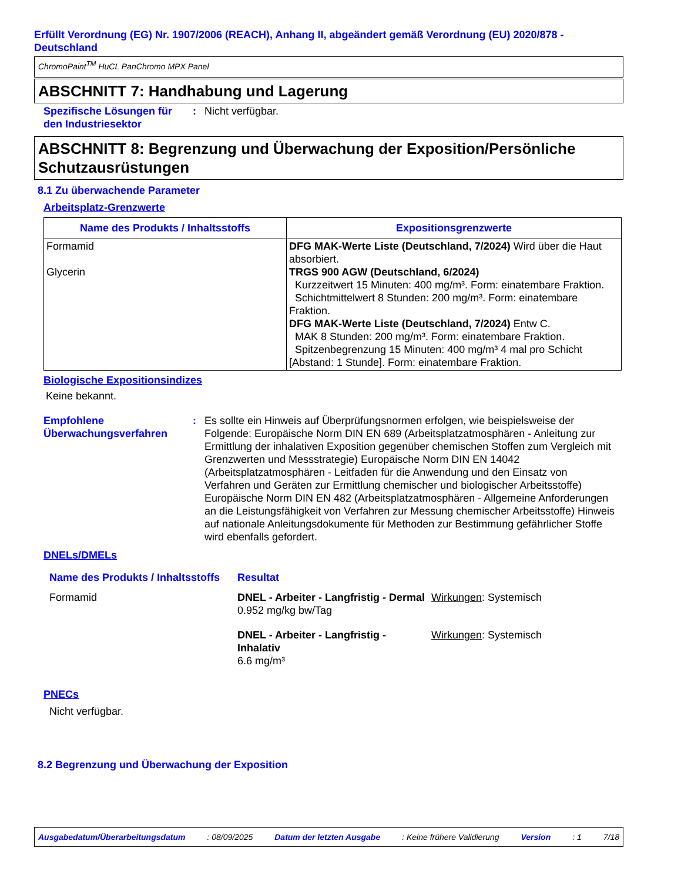Erfüllt Verordnung (EG) Nr. 1907/2006 (REACH), Anhang II, abgeändert gemäß Verordnung (EU) 2020/878 - Deutschland
ChromoPaint<sup>TM</sup> HuCL PanChromo MPX Panel
ABSCHNITT 7: Handhabung und Lagerung
Spezifische Lösungen für den Industriesektor
: Nicht verfügbar.
ABSCHNITT 8: Begrenzung und Überwachung der Exposition/Persönliche Schutzausrüstungen
8.1 Zu überwachende Parameter
Arbeitsplatz-Grenzwerte
| Name des Produkts / Inhaltsstoffs | Expositionsgrenzwerte |
| --- | --- |
| Formamid Glycerin | DFG MAK-Werte Liste (Deutschland, 7/2024) Wird über die Haut absorbiert. TRGS 900 AGW (Deutschland, 6/2024) Kurzzeitwert 15 Minuten: 400 mg/m³. Form: einatembare Fraktion. Schichtmittelwert 8 Stunden: 200 mg/m³. Form: einatembare Fraktion. DFG MAK-Werte Liste (Deutschland, 7/2024) Entw C. MAK 8 Stunden: 200 mg/m³. Form: einatembare Fraktion. Spitzenbegrenzung 15 Minuten: 400 mg/m³ 4 mal pro Schicht [Abstand: 1 Stunde]. Form: einatembare Fraktion. |
Biologische Expositionsindizes
Keine bekannt.
Empfohlene Überwachungsverfahren
: Es sollte ein Hinweis auf Überprüfungsnormen erfolgen, wie beispielsweise der Folgende: Europäische Norm DIN EN 689 (Arbeitsplatzatmosphären - Anleitung zur Ermittlung der inhalativen Exposition gegenüber chemischen Stoffen zum Vergleich mit Grenzwerten und Messstrategie) Europäische Norm DIN EN 14042 (Arbeitsplatzatmosphären - Leitfaden für die Anwendung und den Einsatz von Verfahren und Geräten zur Ermittlung chemischer und biologischer Arbeitsstoffe) Europäische Norm DIN EN 482 (Arbeitsplatzatmosphären - Allgemeine Anforderungen an die Leistungsfähigkeit von Verfahren zur Messung chemischer Arbeitsstoffe) Hinweis auf nationale Anleitungsdokumente für Methoden zur Bestimmung gefährlicher Stoffe wird ebenfalls gefordert.
DNELs/DMELs
Name des Produkts / Inhaltsstoffs
Resultat
Formamid DNEL - Arbeiter - Langfristig - Dermal
0.952 mg/kg bw/Tag
Wirkungen: Systemisch
DNEL - Arbeiter - Langfristig - Inhalativ
6.6 mg/m³
Wirkungen: Systemisch
PNECs
Nicht verfügbar.
8.2 Begrenzung und Überwachung der Exposition
Ausgabedatum/Überarbeitungsdatum: 08/09/2025 Datum der letzten Ausgabe: Keine frühere Validierung Version: 1 7/18